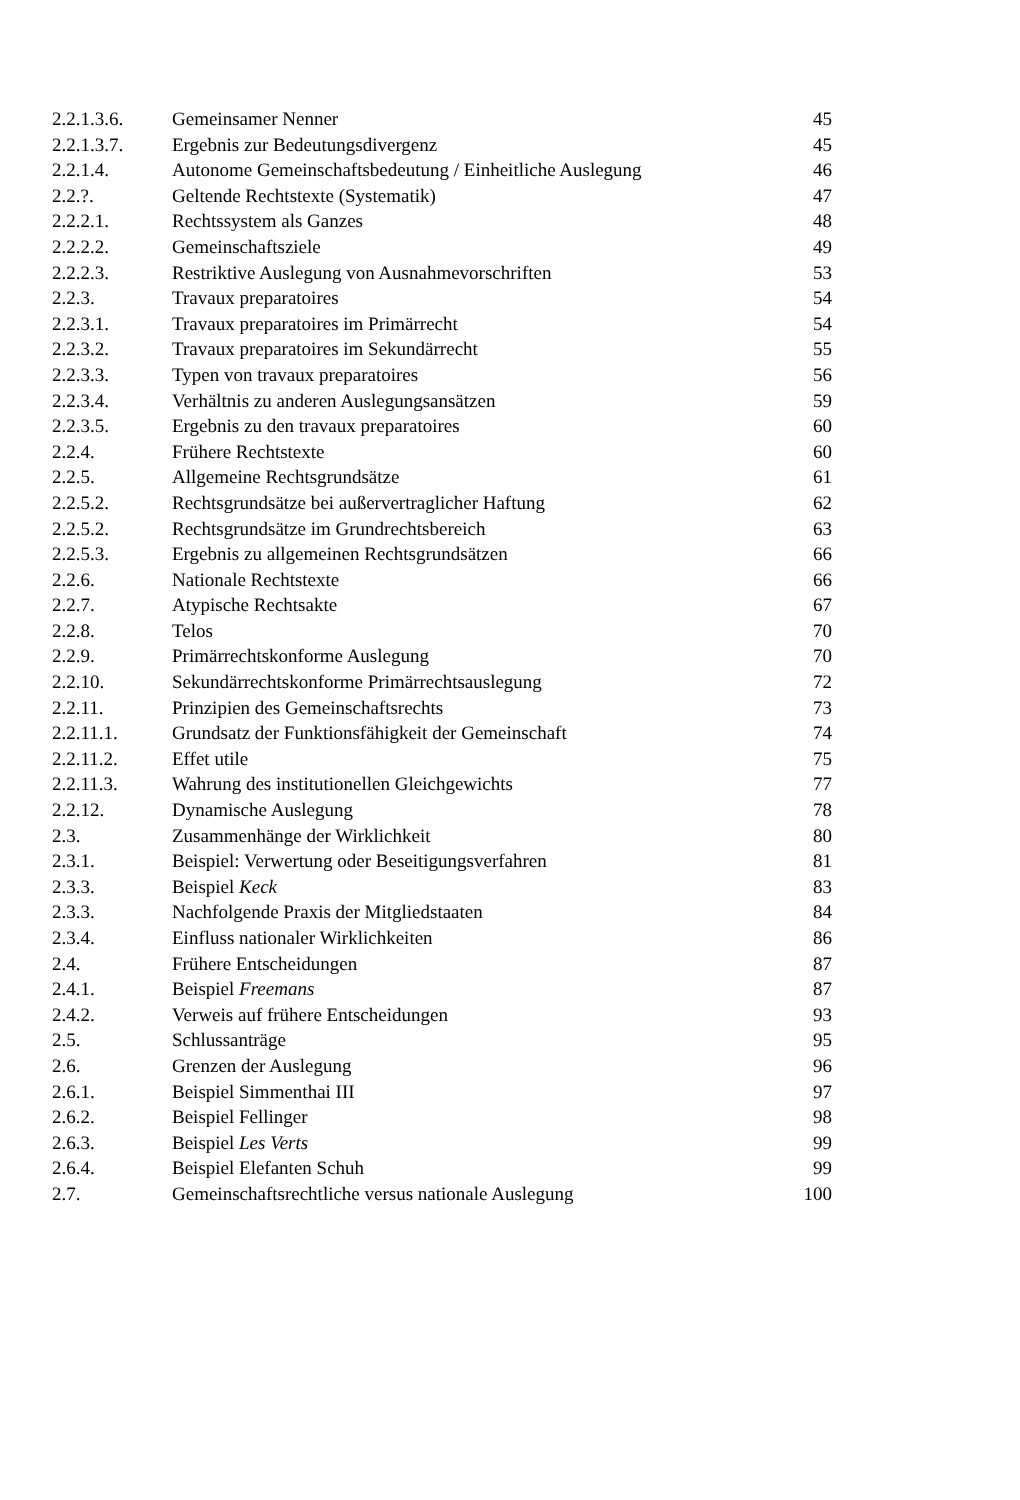| 2.2.1.3.6. | Gemeinsamer Nenner | 45 |
| 2.2.1.3.7. | Ergebnis zur Bedeutungsdivergenz | 45 |
| 2.2.1.4. | Autonome Gemeinschaftsbedeutung / Einheitliche Auslegung | 46 |
| 2.2.?. | Geltende Rechtstexte (Systematik) | 47 |
| 2.2.2.1. | Rechtssystem als Ganzes | 48 |
| 2.2.2.2. | Gemeinschaftsziele | 49 |
| 2.2.2.3. | Restriktive Auslegung von Ausnahmevorschriften | 53 |
| 2.2.3. | Travaux preparatoires | 54 |
| 2.2.3.1. | Travaux preparatoires im Primärrecht | 54 |
| 2.2.3.2. | Travaux preparatoires im Sekundärrecht | 55 |
| 2.2.3.3. | Typen von travaux preparatoires | 56 |
| 2.2.3.4. | Verhältnis zu anderen Auslegungsansätzen | 59 |
| 2.2.3.5. | Ergebnis zu den travaux preparatoires | 60 |
| 2.2.4. | Frühere Rechtstexte | 60 |
| 2.2.5. | Allgemeine Rechtsgrundsätze | 61 |
| 2.2.5.2. | Rechtsgrundsätze bei außervertraglicher Haftung | 62 |
| 2.2.5.2. | Rechtsgrundsätze im Grundrechtsbereich | 63 |
| 2.2.5.3. | Ergebnis zu allgemeinen Rechtsgrundsätzen | 66 |
| 2.2.6. | Nationale Rechtstexte | 66 |
| 2.2.7. | Atypische Rechtsakte | 67 |
| 2.2.8. | Telos | 70 |
| 2.2.9. | Primärrechtskonforme Auslegung | 70 |
| 2.2.10. | Sekundärrechtskonforme Primärrechtsauslegung | 72 |
| 2.2.11. | Prinzipien des Gemeinschaftsrechts | 73 |
| 2.2.11.1. | Grundsatz der Funktionsfähigkeit der Gemeinschaft | 74 |
| 2.2.11.2. | Effet utile | 75 |
| 2.2.11.3. | Wahrung des institutionellen Gleichgewichts | 77 |
| 2.2.12. | Dynamische Auslegung | 78 |
| 2.3. | Zusammenhänge der Wirklichkeit | 80 |
| 2.3.1. | Beispiel: Verwertung oder Beseitigungsverfahren | 81 |
| 2.3.3. | Beispiel Keck | 83 |
| 2.3.3. | Nachfolgende Praxis der Mitgliedstaaten | 84 |
| 2.3.4. | Einfluss nationaler Wirklichkeiten | 86 |
| 2.4. | Frühere Entscheidungen | 87 |
| 2.4.1. | Beispiel Freemans | 87 |
| 2.4.2. | Verweis auf frühere Entscheidungen | 93 |
| 2.5. | Schlussanträge | 95 |
| 2.6. | Grenzen der Auslegung | 96 |
| 2.6.1. | Beispiel Simmenthai III | 97 |
| 2.6.2. | Beispiel Fellinger | 98 |
| 2.6.3. | Beispiel Les Verts | 99 |
| 2.6.4. | Beispiel Elefanten Schuh | 99 |
| 2.7. | Gemeinschaftsrechtliche versus nationale Auslegung | 100 |